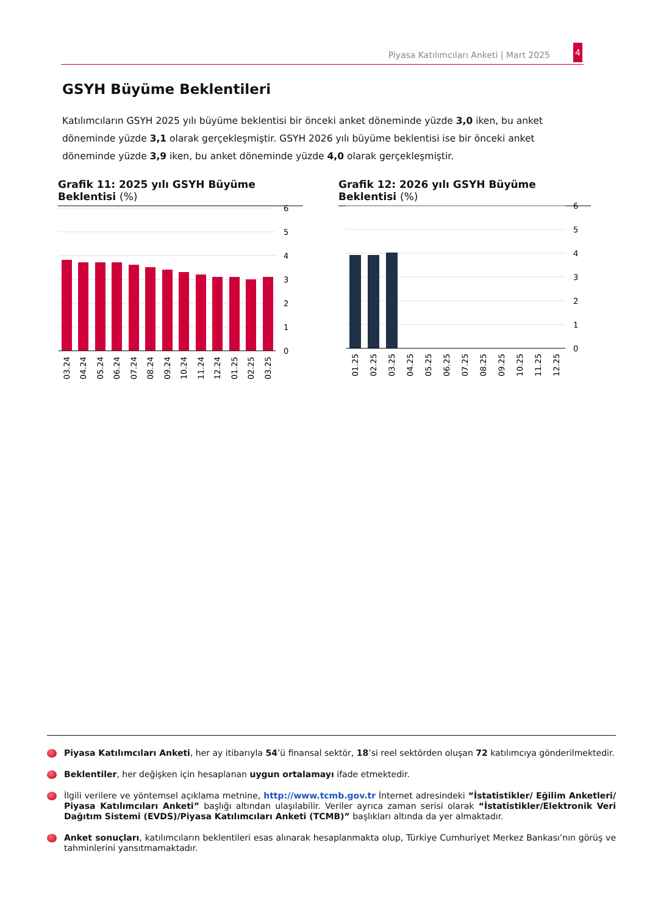Piyasa Katılımcıları Anketi | Mart 2025
4
GSYH Büyüme Beklentileri
Katılımcıların GSYH 2025 yılı büyüme beklentisi bir önceki anket döneminde yüzde 3,0 iken, bu anket döneminde yüzde 3,1 olarak gerçekleşmiştir. GSYH 2026 yılı büyüme beklentisi ise bir önceki anket döneminde yüzde 3,9 iken, bu anket döneminde yüzde 4,0 olarak gerçekleşmiştir.
Grafik 11: 2025 yılı GSYH Büyüme Beklentisi (%)
Grafik 12: 2026 yılı GSYH Büyüme Beklentisi (%)
6
5
4
3
2
1
0
03.24
04.24
05.24
06.24
07.24
08.24
09.24
10.24
11.24
12.24
01.25
02.25
03.25
6
5
4
3
2
1
0
01.25
02.25
03.25
04.25
05.25
06.25
07.25
08.25
09.25
10.25
11.25
12.25
Piyasa Katılımcıları Anketi, her ay itibarıyla 54’ü finansal sektör, 18’si reel sektörden oluşan 72 katılımcıya gönderilmektedir.
Beklentiler, her değişken için hesaplanan uygun ortalamayı ifade etmektedir.
İlgili verilere ve yöntemsel açıklama metnine, http://www.tcmb.gov.tr İnternet adresindeki “İstatistikler/ Eğilim Anketleri/ Piyasa Katılımcıları Anketi” başlığı altından ulaşılabilir. Veriler ayrıca zaman serisi olarak “İstatistikler/Elektronik Veri Dağıtım Sistemi (EVDS)/Piyasa Katılımcıları Anketi (TCMB)” başlıkları altında da yer almaktadır.
Anket sonuçları, katılımcıların beklentileri esas alınarak hesaplanmakta olup, Türkiye Cumhuriyet Merkez Bankası’nın görüş ve tahminlerini yansıtmamaktadır.